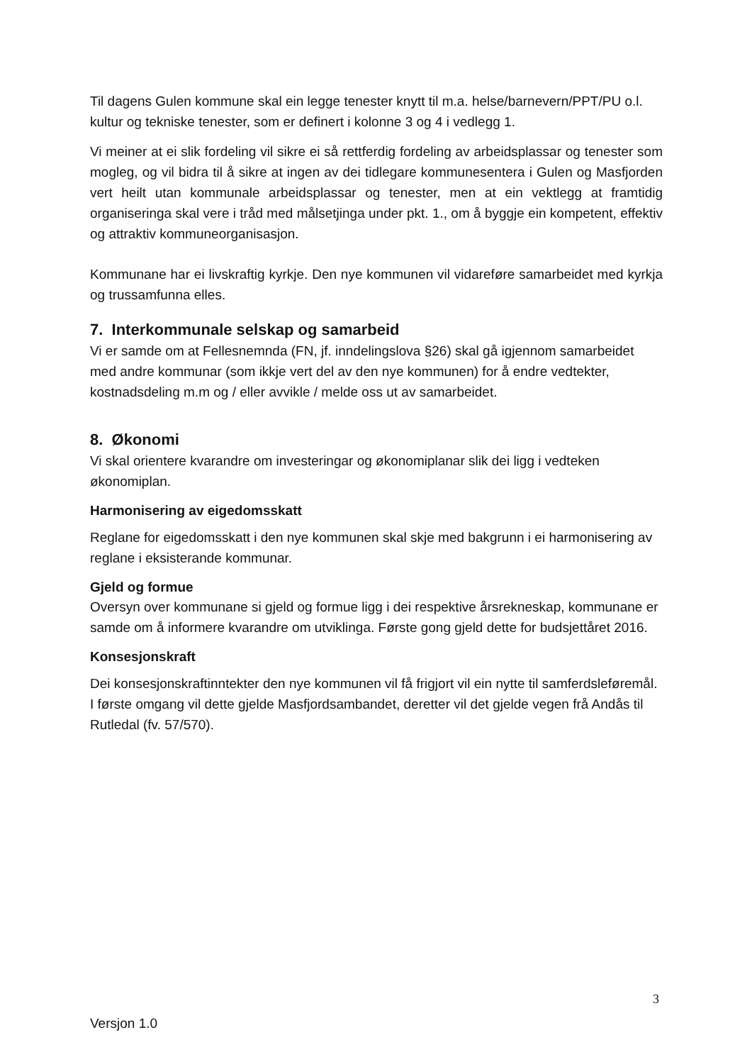Til dagens Gulen kommune skal ein legge tenester knytt til m.a. helse/barnevern/PPT/PU o.l. kultur og tekniske tenester, som er definert i kolonne 3 og 4 i vedlegg 1.
Vi meiner at ei slik fordeling vil sikre ei så rettferdig fordeling av arbeidsplassar og tenester som mogleg, og vil bidra til å sikre at ingen av dei tidlegare kommunesentera i Gulen og Masfjorden vert heilt utan kommunale arbeidsplassar og tenester, men at ein vektlegg at framtidig organiseringa skal vere i tråd med målsetjinga under pkt. 1., om å byggje ein kompetent, effektiv og attraktiv kommuneorganisasjon.
Kommunane har ei livskraftig kyrkje. Den nye kommunen vil vidareføre samarbeidet med kyrkja og trussamfunna elles.
7. Interkommunale selskap og samarbeid
Vi er samde om at Fellesnemnda (FN, jf. inndelingslova §26) skal gå igjennom samarbeidet med andre kommunar (som ikkje vert del av den nye kommunen) for å endre vedtekter, kostnadsdeling m.m og / eller avvikle / melde oss ut av samarbeidet.
8. Økonomi
Vi skal orientere kvarandre om investeringar og økonomiplanar slik dei ligg i vedteken økonomiplan.
Harmonisering av eigedomsskatt
Reglane for eigedomsskatt i den nye kommunen skal skje med bakgrunn i ei harmonisering av reglane i eksisterande kommunar.
Gjeld og formue
Oversyn over kommunane si gjeld og formue ligg i dei respektive årsrekneskap, kommunane er samde om å informere kvarandre om utviklinga. Første gong gjeld dette for budsjettåret 2016.
Konsesjonskraft
Dei konsesjonskraftinntekter den nye kommunen vil få frigjort vil ein nytte til samferdsleføremål. I første omgang vil dette gjelde Masfjordsambandet, deretter vil det gjelde vegen frå Andås til Rutledal (fv. 57/570).
3
Versjon 1.0